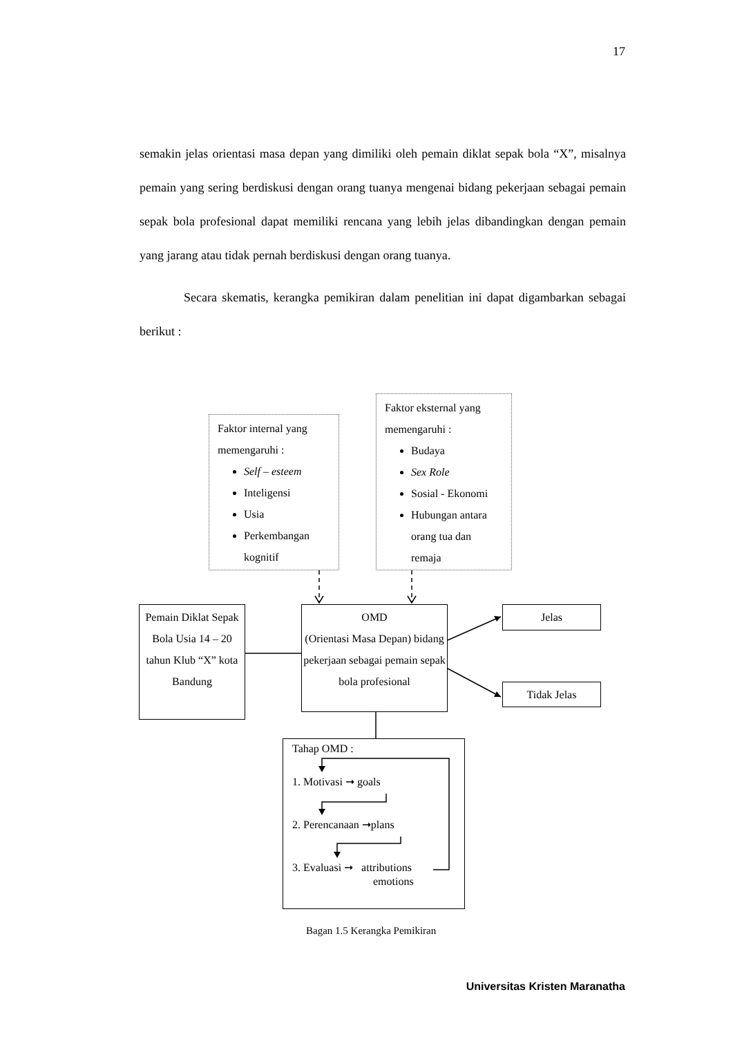17
semakin jelas orientasi masa depan yang dimiliki oleh pemain diklat sepak bola “X”, misalnya pemain yang sering berdiskusi dengan orang tuanya mengenai bidang pekerjaan sebagai pemain sepak bola profesional dapat memiliki rencana yang lebih jelas dibandingkan dengan pemain yang jarang atau tidak pernah berdiskusi dengan orang tuanya.
Secara skematis, kerangka pemikiran dalam penelitian ini dapat digambarkan sebagai berikut :
Faktor internal yang memengaruhi :
Self – esteem
Inteligensi
Usia
Perkembangan kognitif
Faktor eksternal yang memengaruhi :
Budaya
Sex Role
Sosial - Ekonomi
Hubungan antara orang tua dan remaja
Pemain Diklat Sepak Bola Usia 14 – 20 tahun Klub “X” kota Bandung
OMD
(Orientasi Masa Depan) bidang pekerjaan sebagai pemain sepak bola profesional
Jelas
Tidak Jelas
Tahap OMD :
1. Motivasi ➞ goals
2. Perencanaan ➞plans
3. Evaluasi ➞ attributions
emotions
Bagan 1.5 Kerangka Pemikiran
Universitas Kristen Maranatha